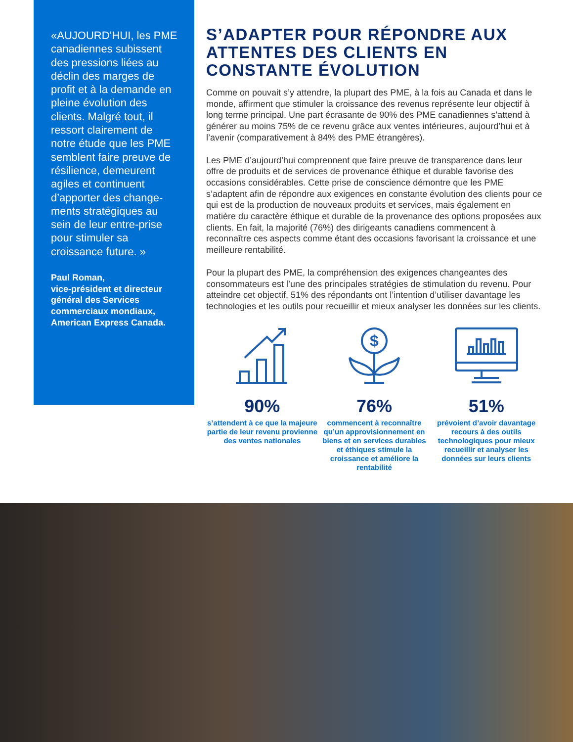«AUJOURD’HUI, les PME canadiennes subissent des pressions liées au déclin des marges de profit et à la demande en pleine évolution des clients. Malgré tout, il ressort clairement de notre étude que les PME semblent faire preuve de résilience, demeurent agiles et continuent d’apporter des change-ments stratégiques au sein de leur entre-prise pour stimuler sa croissance future. »
Paul Roman,
vice-président et directeur général des Services commerciaux mondiaux, American Express Canada.
S’ADAPTER POUR RÉPONDRE AUX ATTENTES DES CLIENTS EN CONSTANTE ÉVOLUTION
Comme on pouvait s’y attendre, la plupart des PME, à la fois au Canada et dans le monde, affirment que stimuler la croissance des revenus représente leur objectif à long terme principal. Une part écrasante de 90% des PME canadiennes s’attend à générer au moins 75% de ce revenu grâce aux ventes intérieures, aujourd’hui et à l’avenir (comparativement à 84% des PME étrangères).
Les PME d’aujourd’hui comprennent que faire preuve de transparence dans leur offre de produits et de services de provenance éthique et durable favorise des occasions considérables. Cette prise de conscience démontre que les PME s’adaptent afin de répondre aux exigences en constante évolution des clients pour ce qui est de la production de nouveaux produits et services, mais également en matière du caractère éthique et durable de la provenance des options proposées aux clients. En fait, la majorité (76%) des dirigeants canadiens commencent à reconnaître ces aspects comme étant des occasions favorisant la croissance et une meilleure rentabilité.
Pour la plupart des PME, la compréhension des exigences changeantes des consommateurs est l’une des principales stratégies de stimulation du revenu. Pour atteindre cet objectif, 51% des répondants ont l’intention d’utiliser davantage les technologies et les outils pour recueillir et mieux analyser les données sur les clients.
90%
s’attendent à ce que la majeure partie de leur revenu provienne des ventes nationales
$
76%
commencent à reconnaître qu’un approvisionnement en biens et en services durables et éthiques stimule la croissance et améliore la rentabilité
51%
prévoient d’avoir davantage recours à des outils technologiques pour mieux recueillir et analyser les données sur leurs clients